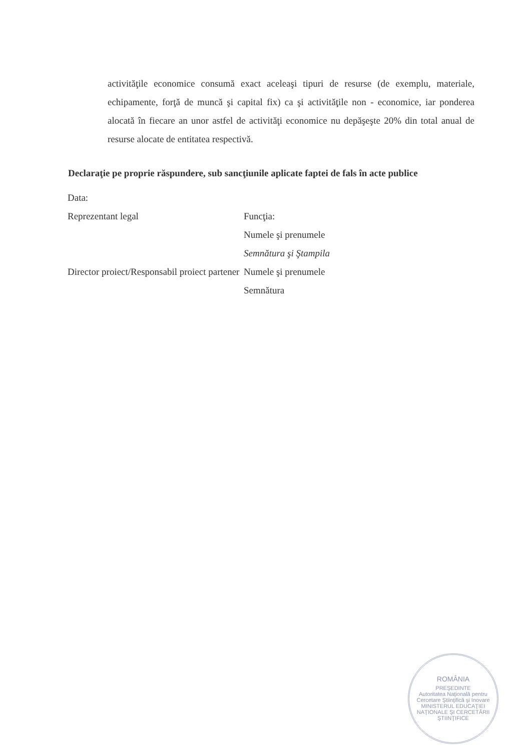activităţile economice consumă exact aceleaşi tipuri de resurse (de exemplu, materiale, echipamente, forţă de muncă şi capital fix) ca şi activităţile non - economice, iar ponderea alocată în fiecare an unor astfel de activităţi economice nu depăşeşte 20% din total anual de resurse alocate de entitatea respectivă.
Declaraţie pe proprie răspundere, sub sancţiunile aplicate faptei de fals în acte publice
Data:
Reprezentant legal Funcţia:
Numele şi prenumele
Semnătura şi Ştampila
Director proiect/Responsabil proiect partener
Numele şi prenumele
Semnătura
ROMÂNIA
PREŞEDINTE
Autoritatea Naţională pentru Cercetare Ştiinţifică şi Inovare
MINISTERUL EDUCAŢIEI NAŢIONALE ŞI CERCETĂRII ŞTIINŢIFICE